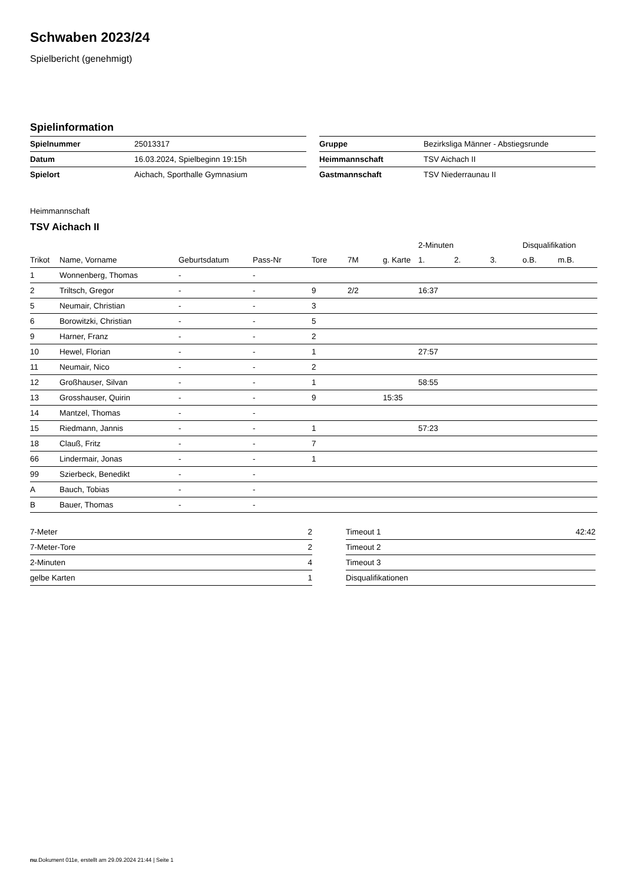Schwaben 2023/24
Spielbericht (genehmigt)
Spielinformation
| Spielnummer | 25013317 |
| Datum | 16.03.2024, Spielbeginn 19:15h |
| Spielort | Aichach, Sporthalle Gymnasium |
| Gruppe | Bezirksliga Männer - Abstiegsrunde |
| Heimmannschaft | TSV Aichach II |
| Gastmannschaft | TSV Niederraunau II |
Heimmannschaft
TSV Aichach II
| | | | | | | | 2-Minuten | | | Disqualifikation | |
| --- | --- | --- | --- | --- | --- | --- | --- | --- | --- | --- | --- |
| Trikot | Name, Vorname | Geburtsdatum | Pass-Nr | Tore | 7M | g. Karte | 1. | 2. | 3. | o.B. | m.B. |
| 1 | Wonnenberg, Thomas | - | - | | | | | | | | |
| 2 | Triltsch, Gregor | - | - | 9 | 2/2 | | 16:37 | | | | |
| 5 | Neumair, Christian | - | - | 3 | | | | | | | |
| 6 | Borowitzki, Christian | - | - | 5 | | | | | | | |
| 9 | Harner, Franz | - | - | 2 | | | | | | | |
| 10 | Hewel, Florian | - | - | 1 | | | 27:57 | | | | |
| 11 | Neumair, Nico | - | - | 2 | | | | | | | |
| 12 | Großhauser, Silvan | - | - | 1 | | | 58:55 | | | | |
| 13 | Grosshauser, Quirin | - | - | 9 | | 15:35 | | | | | |
| 14 | Mantzel, Thomas | - | - | | | | | | | | |
| 15 | Riedmann, Jannis | - | - | 1 | | | 57:23 | | | | |
| 18 | Clauß, Fritz | - | - | 7 | | | | | | | |
| 66 | Lindermair, Jonas | - | - | 1 | | | | | | | |
| 99 | Szierbeck, Benedikt | - | - | | | | | | | | |
| A | Bauch, Tobias | - | - | | | | | | | | |
| B | Bauer, Thomas | - | - | | | | | | | | |
| 7-Meter | 2 |
| 7-Meter-Tore | 2 |
| 2-Minuten | 4 |
| gelbe Karten | 1 |
| Timeout 1 | 42:42 |
| Timeout 2 | |
| Timeout 3 | |
| Disqualifikationen | |
nu.Dokument 011e, erstellt am 29.09.2024 21:44 | Seite 1